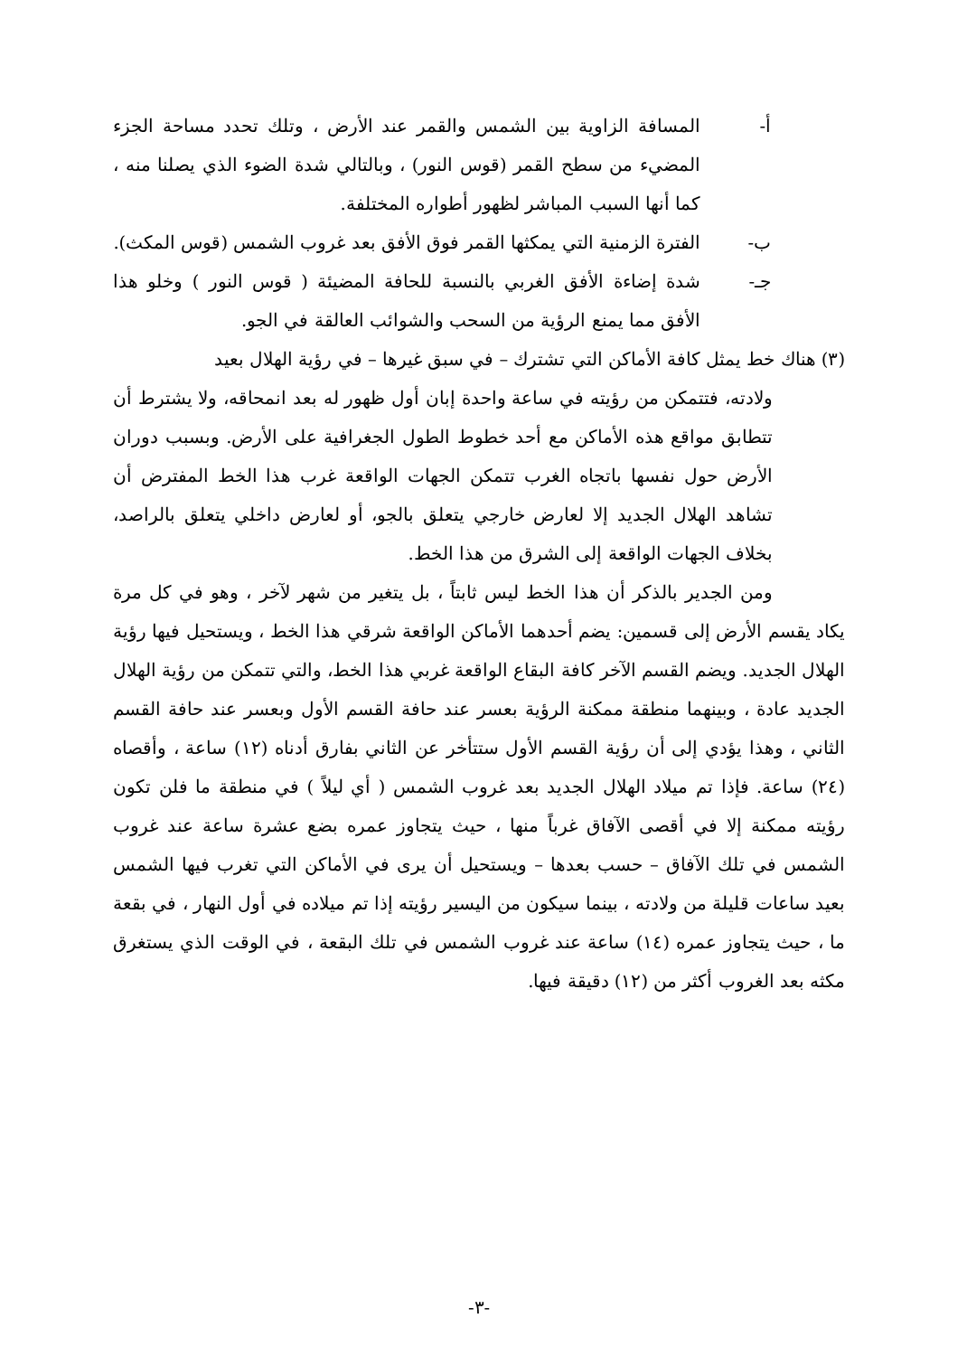أ- المسافة الزاوية بين الشمس والقمر عند الأرض ، وتلك تحدد مساحة الجزء المضيء من سطح القمر (قوس النور) ، وبالتالي شدة الضوء الذي يصلنا منه ، كما أنها السبب المباشر لظهور أطواره المختلفة.
ب- الفترة الزمنية التي يمكثها القمر فوق الأفق بعد غروب الشمس (قوس المكث).
جـ- شدة إضاءة الأفق الغربي بالنسبة للحافة المضيئة ( قوس النور ) وخلو هذا الأفق مما يمنع الرؤية من السحب والشوائب العالقة في الجو.
(٣) هناك خط يمثل كافة الأماكن التي تشترك – في سبق غيرها – في رؤية الهلال بعيد
ولادته، فتتمكن من رؤيته في ساعة واحدة إبان أول ظهور له بعد انمحاقه، ولا يشترط أن تتطابق مواقع هذه الأماكن مع أحد خطوط الطول الجغرافية على الأرض. وبسبب دوران الأرض حول نفسها باتجاه الغرب تتمكن الجهات الواقعة غرب هذا الخط المفترض أن تشاهد الهلال الجديد إلا لعارض خارجي يتعلق بالجو، أو لعارض داخلي يتعلق بالراصد، بخلاف الجهات الواقعة إلى الشرق من هذا الخط.
ومن الجدير بالذكر أن هذا الخط ليس ثابتاً ، بل يتغير من شهر لآخر ، وهو في كل مرة يكاد يقسم الأرض إلى قسمين: يضم أحدهما الأماكن الواقعة شرقي هذا الخط ، ويستحيل فيها رؤية الهلال الجديد. ويضم القسم الآخر كافة البقاع الواقعة غربي هذا الخط، والتي تتمكن من رؤية الهلال الجديد عادة ، وبينهما منطقة ممكنة الرؤية بعسر عند حافة القسم الأول وبعسر عند حافة القسم الثاني ، وهذا يؤدي إلى أن رؤية القسم الأول ستتأخر عن الثاني بفارق أدناه (١٢) ساعة ، وأقصاه (٢٤) ساعة. فإذا تم ميلاد الهلال الجديد بعد غروب الشمس ( أي ليلاً ) في منطقة ما فلن تكون رؤيته ممكنة إلا في أقصى الآفاق غرباً منها ، حيث يتجاوز عمره بضع عشرة ساعة عند غروب الشمس في تلك الآفاق – حسب بعدها – ويستحيل أن يرى في الأماكن التي تغرب فيها الشمس بعيد ساعات قليلة من ولادته ، بينما سيكون من اليسير رؤيته إذا تم ميلاده في أول النهار ، في بقعة ما ، حيث يتجاوز عمره (١٤) ساعة عند غروب الشمس في تلك البقعة ، في الوقت الذي يستغرق مكثه بعد الغروب أكثر من (١٢) دقيقة فيها.
-٣-